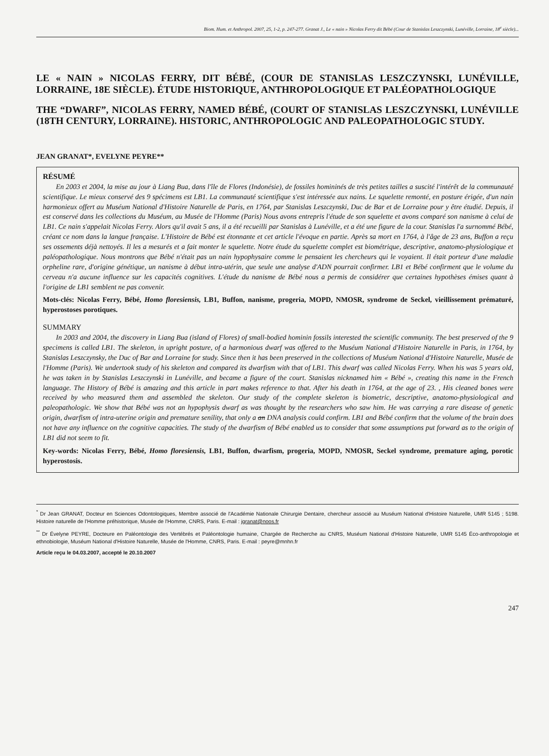Biom. Hum. et Anthropol. 2007, 25, 1-2, p. 247-277. Granat J., Le « nain » Nicolas Ferry dit Bébé (Cour de Stanislas Leszczynski, Lunéville, Lorraine, 18<sup>e</sup> siècle)...
LE « NAIN » NICOLAS FERRY, DIT BÉBÉ, (COUR DE STANISLAS LESZCZYNSKI, LUNÉVILLE, LORRAINE, 18E SIÈCLE). ÉTUDE HISTORIQUE, ANTHROPOLOGIQUE ET PALÉOPATHOLOGIQUE
THE “DWARF”, NICOLAS FERRY, NAMED BÉBÉ, (COURT OF STANISLAS LESZCZYNSKI, LUNÉVILLE (18TH CENTURY, LORRAINE). HISTORIC, ANTHROPOLOGIC AND PALEOPATHOLOGIC STUDY.
JEAN GRANAT*, EVELYNE PEYRE**
RÉSUMÉ
En 2003 et 2004, la mise au jour à Liang Bua, dans l'île de Flores (Indonésie), de fossiles homininés de très petites tailles a suscité l'intérêt de la communauté scientifique. Le mieux conservé des 9 spécimens est LB1. La communauté scientifique s'est intéressée aux nains. Le squelette remonté, en posture érigée, d'un nain harmonieux offert au Muséum National d'Histoire Naturelle de Paris, en 1764, par Stanislas Leszczynski, Duc de Bar et de Lorraine pour y être étudié. Depuis, il est conservé dans les collections du Muséum, au Musée de l'Homme (Paris) Nous avons entrepris l'étude de son squelette et avons comparé son nanisme à celui de LB1. Ce nain s'appelait Nicolas Ferry. Alors qu'il avait 5 ans, il a été recueilli par Stanislas à Lunéville, et a été une figure de la cour. Stanislas l'a surnommé Bébé, créant ce nom dans la langue française. L'Histoire de Bébé est étonnante et cet article l'évoque en partie. Après sa mort en 1764, à l'âge de 23 ans, Buffon a reçu ses ossements déjà nettoyés. Il les a mesurés et a fait monter le squelette. Notre étude du squelette complet est biométrique, descriptive, anatomo-physiologique et paléopathologique. Nous montrons que Bébé n'était pas un nain hypophysaire comme le pensaient les chercheurs qui le voyaient. Il était porteur d'une maladie orpheline rare, d'origine génétique, un nanisme à début intra-utérin, que seule une analyse d'ADN pourrait confirmer. LB1 et Bébé confirment que le volume du cerveau n'a aucune influence sur les capacités cognitives. L'étude du nanisme de Bébé nous a permis de considérer que certaines hypothèses émises quant à l'origine de LB1 semblent ne pas convenir.
Mots-clés: Nicolas Ferry, Bébé, Homo floresiensis, LB1, Buffon, nanisme, progeria, MOPD, NMOSR, syndrome de Seckel, vieillissement prématuré, hyperostoses porotiques.
SUMMARY
In 2003 and 2004, the discovery in Liang Bua (island of Flores) of small-bodied hominin fossils interested the scientific community. The best preserved of the 9 specimens is called LB1. The skeleton, in upright posture, of a harmonious dwarf was offered to the Muséum National d'Histoire Naturelle in Paris, in 1764, by Stanislas Leszczynsky, the Duc of Bar and Lorraine for study. Since then it has been preserved in the collections of Muséum National d'Histoire Naturelle, Musée de l'Homme (Paris). We undertook study of his skeleton and compared its dwarfism with that of LB1. This dwarf was called Nicolas Ferry. When his was 5 years old, he was taken in by Stanislas Leszczynski in Lunéville, and became a figure of the court. Stanislas nicknamed him « Bébé », creating this name in the French language. The History of Bébé is amazing and this article in part makes reference to that. After his death in 1764, at the age of 23. , His cleaned bones were received by who measured them and assembled the skeleton. Our study of the complete skeleton is biometric, descriptive, anatomo-physiological and paleopathologic. We show that Bébé was not an hypophysis dwarf as was thought by the researchers who saw him. He was carrying a rare disease of genetic origin, dwarfism of intra-uterine origin and premature senility, that only a an DNA analysis could confirm. LB1 and Bébé confirm that the volume of the brain does not have any influence on the cognitive capacities. The study of the dwarfism of Bébé enabled us to consider that some assumptions put forward as to the origin of LB1 did not seem to fit.
Key-words: Nicolas Ferry, Bébé, Homo floresiensis, LB1, Buffon, dwarfism, progeria, MOPD, NMOSR, Seckel syndrome, premature aging, porotic hyperostosis.
<sup>*</sup> Dr Jean GRANAT, Docteur en Sciences Odontologiques, Membre associé de l'Académie Nationale Chirurgie Dentaire, chercheur associé au Muséum National d'Histoire Naturelle, UMR 5145 ; 5198. Histoire naturelle de l'Homme préhistorique, Musée de l'Homme, CNRS, Paris. E-mail : jgranat@noos.fr
<sup>**</sup> Dr Évelyne PEYRE, Docteure en Paléontologie des Vertébrés et Paléontologie humaine, Chargée de Recherche au CNRS, Muséum National d'Histoire Naturelle, UMR 5145 Éco-anthropologie et ethnobiologie, Muséum National d'Histoire Naturelle, Musée de l'Homme, CNRS, Paris. E-mail : peyre@mnhn.fr
Article reçu le 04.03.2007, accepté le 20.10.2007
247